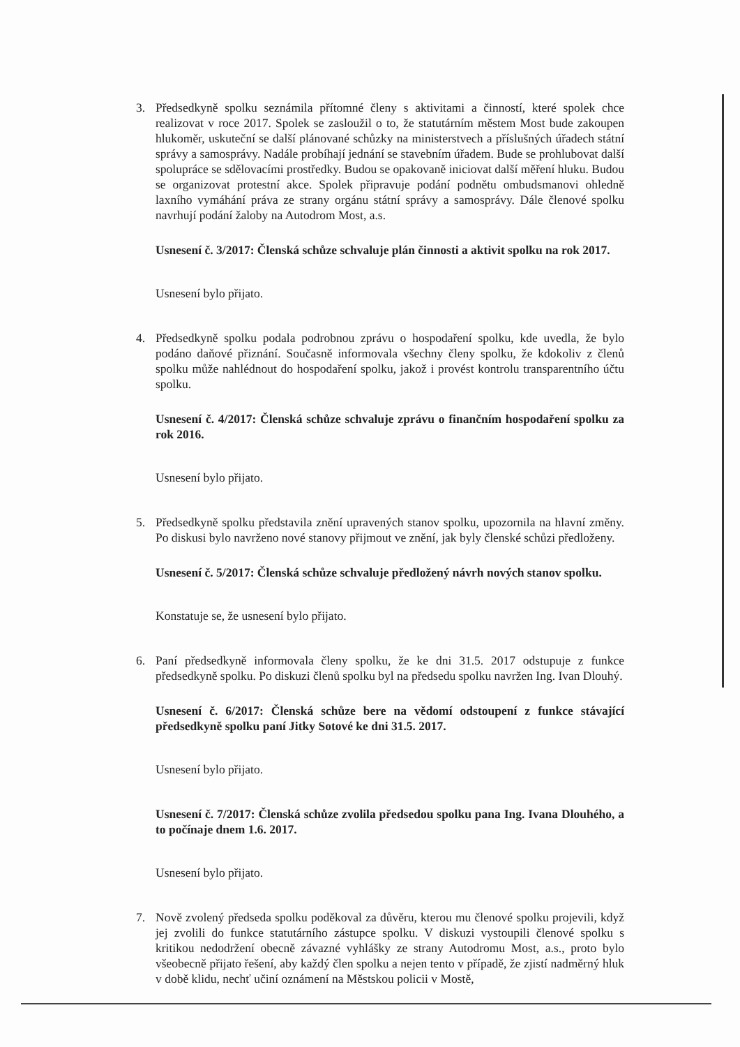3. Předsedkyně spolku seznámila přítomné členy s aktivitami a činností, které spolek chce realizovat v roce 2017. Spolek se zasloužil o to, že statutárním městem Most bude zakoupen hlukoměr, uskuteční se další plánované schůzky na ministerstvech a příslušných úřadech státní správy a samosprávy. Nadále probíhají jednání se stavebním úřadem. Bude se prohlubovat další spolupráce se sdělovacími prostředky. Budou se opakovaně iniciovat další měření hluku. Budou se organizovat protestní akce. Spolek připravuje podání podnětu ombudsmanovi ohledně laxního vymáhání práva ze strany orgánu státní správy a samosprávy. Dále členové spolku navrhují podání žaloby na Autodrom Most, a.s.
Usnesení č. 3/2017: Členská schůze schvaluje plán činnosti a aktivit spolku na rok 2017.
Usnesení bylo přijato.
4. Předsedkyně spolku podala podrobnou zprávu o hospodaření spolku, kde uvedla, že bylo podáno daňové přiznání. Současně informovala všechny členy spolku, že kdokoliv z členů spolku může nahlédnout do hospodaření spolku, jakož i provést kontrolu transparentního účtu spolku.
Usnesení č. 4/2017: Členská schůze schvaluje zprávu o finančním hospodaření spolku za rok 2016.
Usnesení bylo přijato.
5. Předsedkyně spolku představila znění upravených stanov spolku, upozornila na hlavní změny. Po diskusi bylo navrženo nové stanovy přijmout ve znění, jak byly členské schůzi předloženy.
Usnesení č. 5/2017: Členská schůze schvaluje předložený návrh nových stanov spolku.
Konstatuje se, že usnesení bylo přijato.
6. Paní předsedkyně informovala členy spolku, že ke dni 31.5. 2017 odstupuje z funkce předsedkyně spolku. Po diskuzi členů spolku byl na předsedu spolku navržen Ing. Ivan Dlouhý.
Usnesení č. 6/2017: Členská schůze bere na vědomí odstoupení z funkce stávající předsedkyně spolku paní Jitky Sotové ke dni 31.5. 2017.
Usnesení bylo přijato.
Usnesení č. 7/2017: Členská schůze zvolila předsedou spolku pana Ing. Ivana Dlouhého, a to počínaje dnem 1.6. 2017.
Usnesení bylo přijato.
7. Nově zvolený předseda spolku poděkoval za důvěru, kterou mu členové spolku projevili, když jej zvolili do funkce statutárního zástupce spolku. V diskuzi vystoupili členové spolku s kritikou nedodržení obecně závazné vyhlášky ze strany Autodromu Most, a.s., proto bylo všeobecně přijato řešení, aby každý člen spolku a nejen tento v případě, že zjistí nadměrný hluk v době klidu, nechť učiní oznámení na Městskou policii v Mostě,